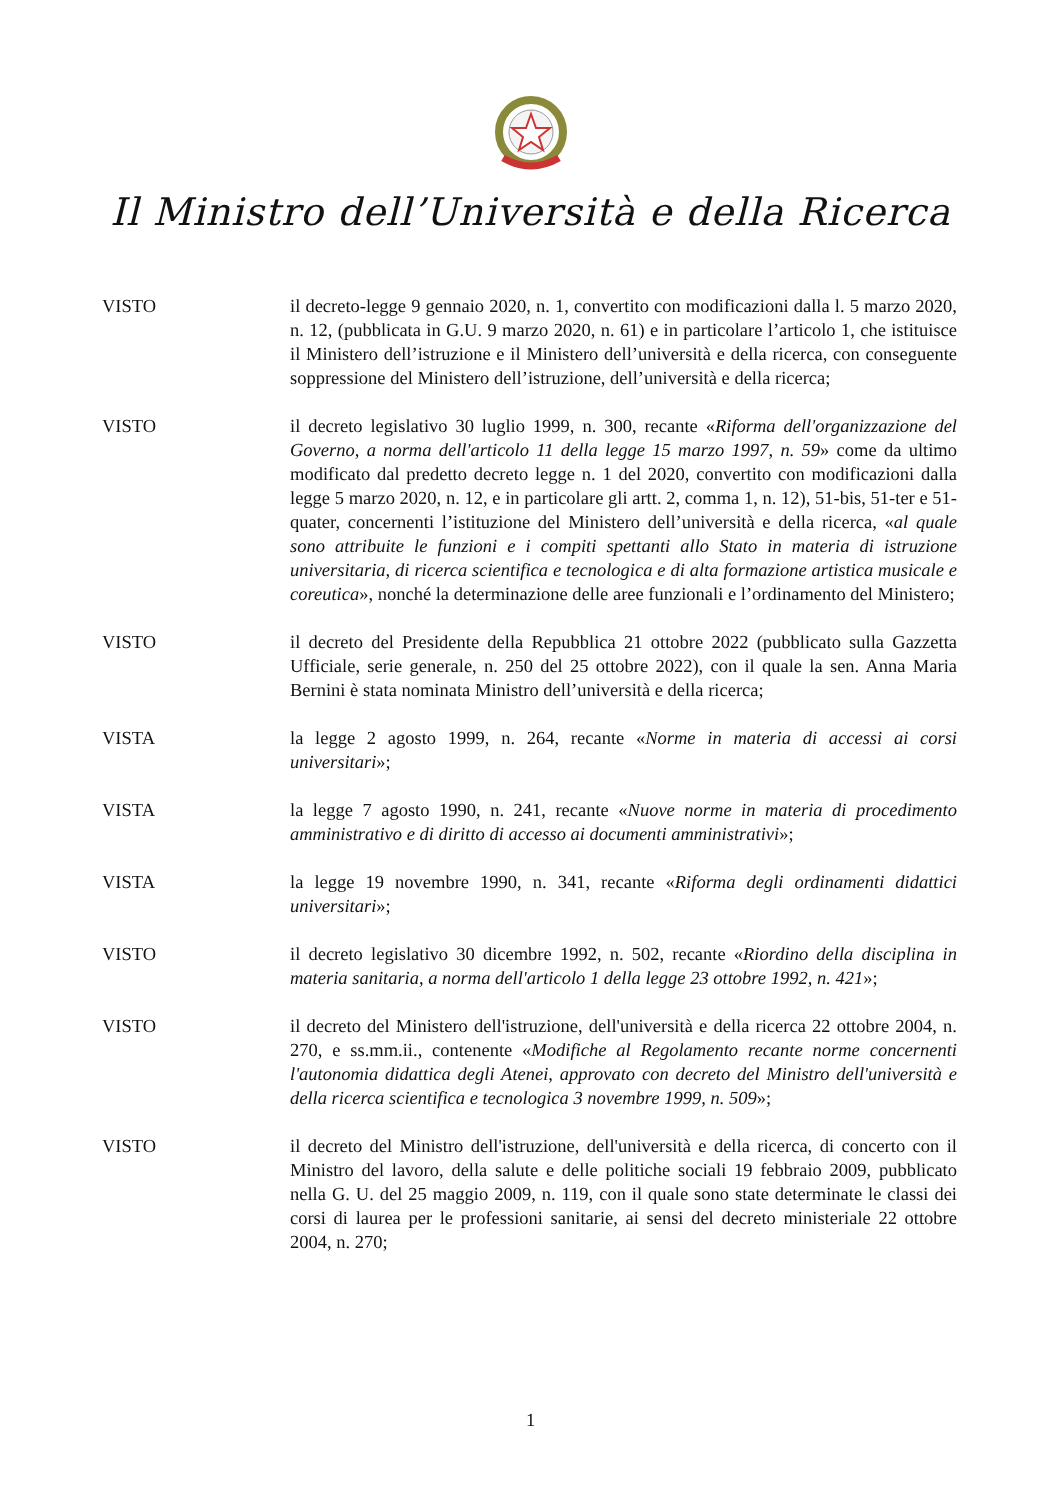Il Ministro dell’Università e della Ricerca
VISTO il decreto-legge 9 gennaio 2020, n. 1, convertito con modificazioni dalla l. 5 marzo 2020, n. 12, (pubblicata in G.U. 9 marzo 2020, n. 61) e in particolare l’articolo 1, che istituisce il Ministero dell’istruzione e il Ministero dell’università e della ricerca, con conseguente soppressione del Ministero dell’istruzione, dell’università e della ricerca;
VISTO il decreto legislativo 30 luglio 1999, n. 300, recante «Riforma dell'organizzazione del Governo, a norma dell'articolo 11 della legge 15 marzo 1997, n. 59» come da ultimo modificato dal predetto decreto legge n. 1 del 2020, convertito con modificazioni dalla legge 5 marzo 2020, n. 12, e in particolare gli artt. 2, comma 1, n. 12), 51-bis, 51-ter e 51-quater, concernenti l’istituzione del Ministero dell’università e della ricerca, «al quale sono attribuite le funzioni e i compiti spettanti allo Stato in materia di istruzione universitaria, di ricerca scientifica e tecnologica e di alta formazione artistica musicale e coreutica», nonché la determinazione delle aree funzionali e l’ordinamento del Ministero;
VISTO il decreto del Presidente della Repubblica 21 ottobre 2022 (pubblicato sulla Gazzetta Ufficiale, serie generale, n. 250 del 25 ottobre 2022), con il quale la sen. Anna Maria Bernini è stata nominata Ministro dell’università e della ricerca;
VISTA la legge 2 agosto 1999, n. 264, recante «Norme in materia di accessi ai corsi universitari»;
VISTA la legge 7 agosto 1990, n. 241, recante «Nuove norme in materia di procedimento amministrativo e di diritto di accesso ai documenti amministrativi»;
VISTA la legge 19 novembre 1990, n. 341, recante «Riforma degli ordinamenti didattici universitari»;
VISTO il decreto legislativo 30 dicembre 1992, n. 502, recante «Riordino della disciplina in materia sanitaria, a norma dell'articolo 1 della legge 23 ottobre 1992, n. 421»;
VISTO il decreto del Ministero dell'istruzione, dell'università e della ricerca 22 ottobre 2004, n. 270, e ss.mm.ii., contenente «Modifiche al Regolamento recante norme concernenti l'autonomia didattica degli Atenei, approvato con decreto del Ministro dell'università e della ricerca scientifica e tecnologica 3 novembre 1999, n. 509»;
VISTO il decreto del Ministro dell'istruzione, dell'università e della ricerca, di concerto con il Ministro del lavoro, della salute e delle politiche sociali 19 febbraio 2009, pubblicato nella G. U. del 25 maggio 2009, n. 119, con il quale sono state determinate le classi dei corsi di laurea per le professioni sanitarie, ai sensi del decreto ministeriale 22 ottobre 2004, n. 270;
1